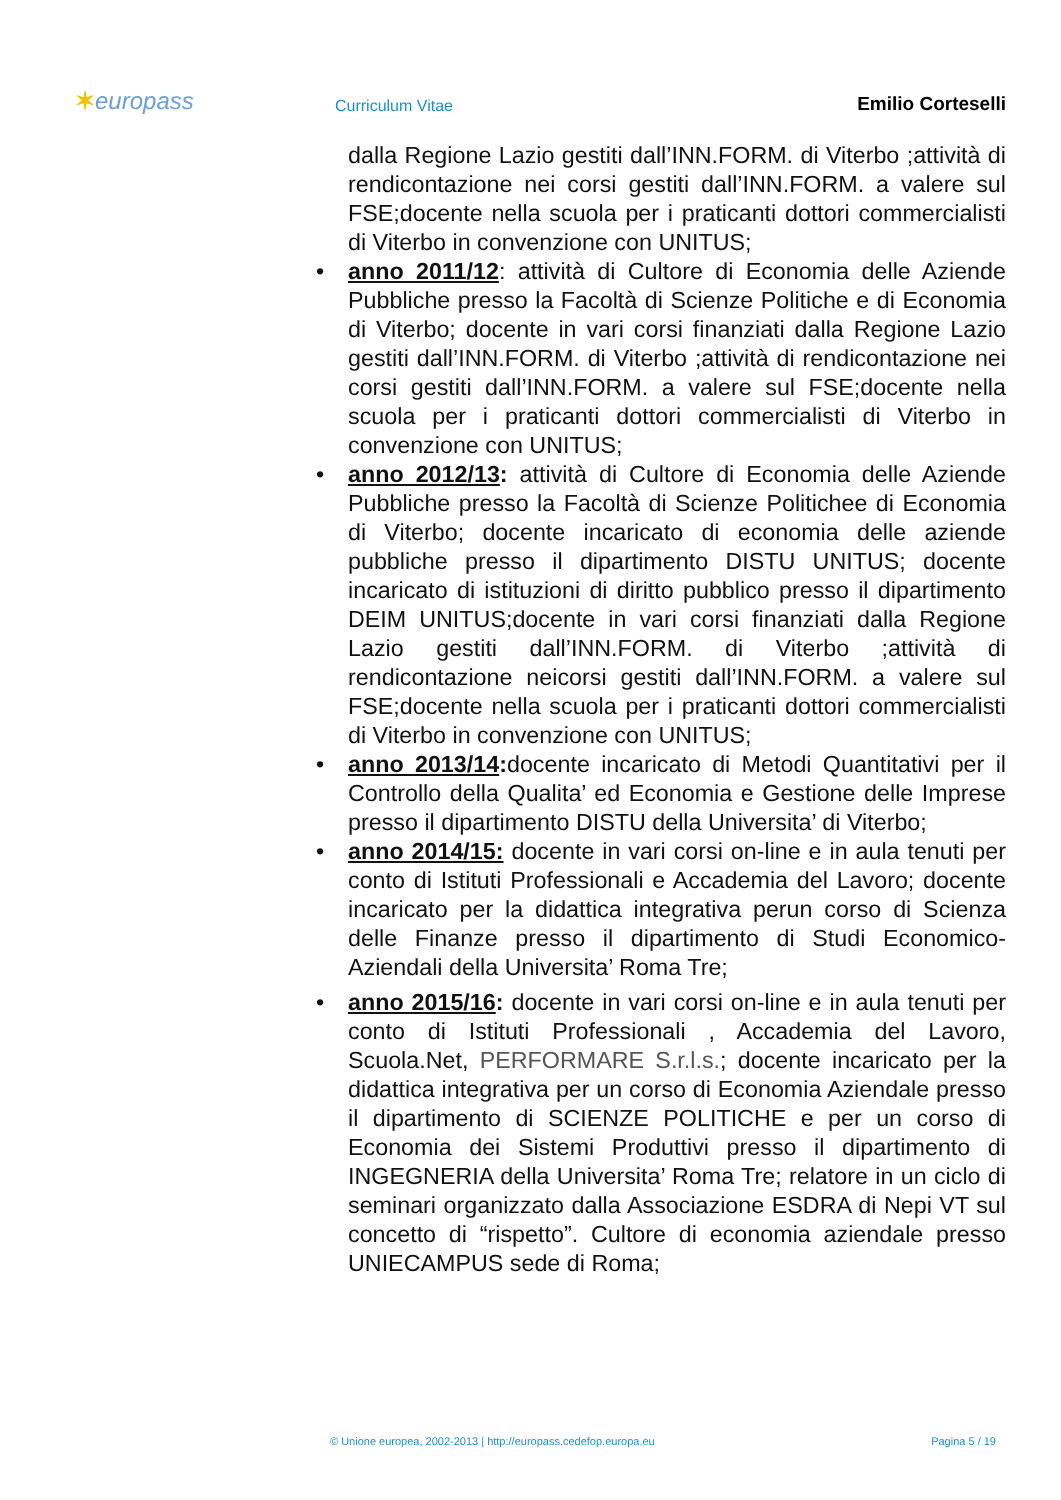✶europass
Curriculum Vitae
Emilio Corteselli
dalla Regione Lazio gestiti dall’INN.FORM. di Viterbo ;attività di rendicontazione nei corsi gestiti dall’INN.FORM. a valere sul FSE;docente nella scuola per i praticanti dottori commercialisti di Viterbo in convenzione con UNITUS;
• anno 2011/12: attività di Cultore di Economia delle Aziende Pubbliche presso la Facoltà di Scienze Politiche e di Economia di Viterbo; docente in vari corsi finanziati dalla Regione Lazio gestiti dall’INN.FORM. di Viterbo ;attività di rendicontazione nei corsi gestiti dall’INN.FORM. a valere sul FSE;docente nella scuola per i praticanti dottori commercialisti di Viterbo in convenzione con UNITUS;
• anno 2012/13: attività di Cultore di Economia delle Aziende Pubbliche presso la Facoltà di Scienze Politichee di Economia di Viterbo; docente incaricato di economia delle aziende pubbliche presso il dipartimento DISTU UNITUS; docente incaricato di istituzioni di diritto pubblico presso il dipartimento DEIM UNITUS;docente in vari corsi finanziati dalla Regione Lazio gestiti dall’INN.FORM. di Viterbo ;attività di rendicontazione neicorsi gestiti dall’INN.FORM. a valere sul FSE;docente nella scuola per i praticanti dottori commercialisti di Viterbo in convenzione con UNITUS;
• anno 2013/14: docente incaricato di Metodi Quantitativi per il Controllo della Qualita’ ed Economia e Gestione delle Imprese presso il dipartimento DISTU della Universita’ di Viterbo;
• anno 2014/15: docente in vari corsi on-line e in aula tenuti per conto di Istituti Professionali e Accademia del Lavoro; docente incaricato per la didattica integrativa perun corso di Scienza delle Finanze presso il dipartimento di Studi Economico-Aziendali della Universita’ Roma Tre;
• anno 2015/16: docente in vari corsi on-line e in aula tenuti per conto di Istituti Professionali , Accademia del Lavoro, Scuola.Net, PERFORMARE S.r.l.s.; docente incaricato per la didattica integrativa per un corso di Economia Aziendale presso il dipartimento di SCIENZE POLITICHE e per un corso di Economia dei Sistemi Produttivi presso il dipartimento di INGEGNERIA della Universita’ Roma Tre; relatore in un ciclo di seminari organizzato dalla Associazione ESDRA di Nepi VT sul concetto di “rispetto”. Cultore di economia aziendale presso UNIECAMPUS sede di Roma;
© Unione europea, 2002-2013 | http://europass.cedefop.europa.eu Pagina 5 / 19